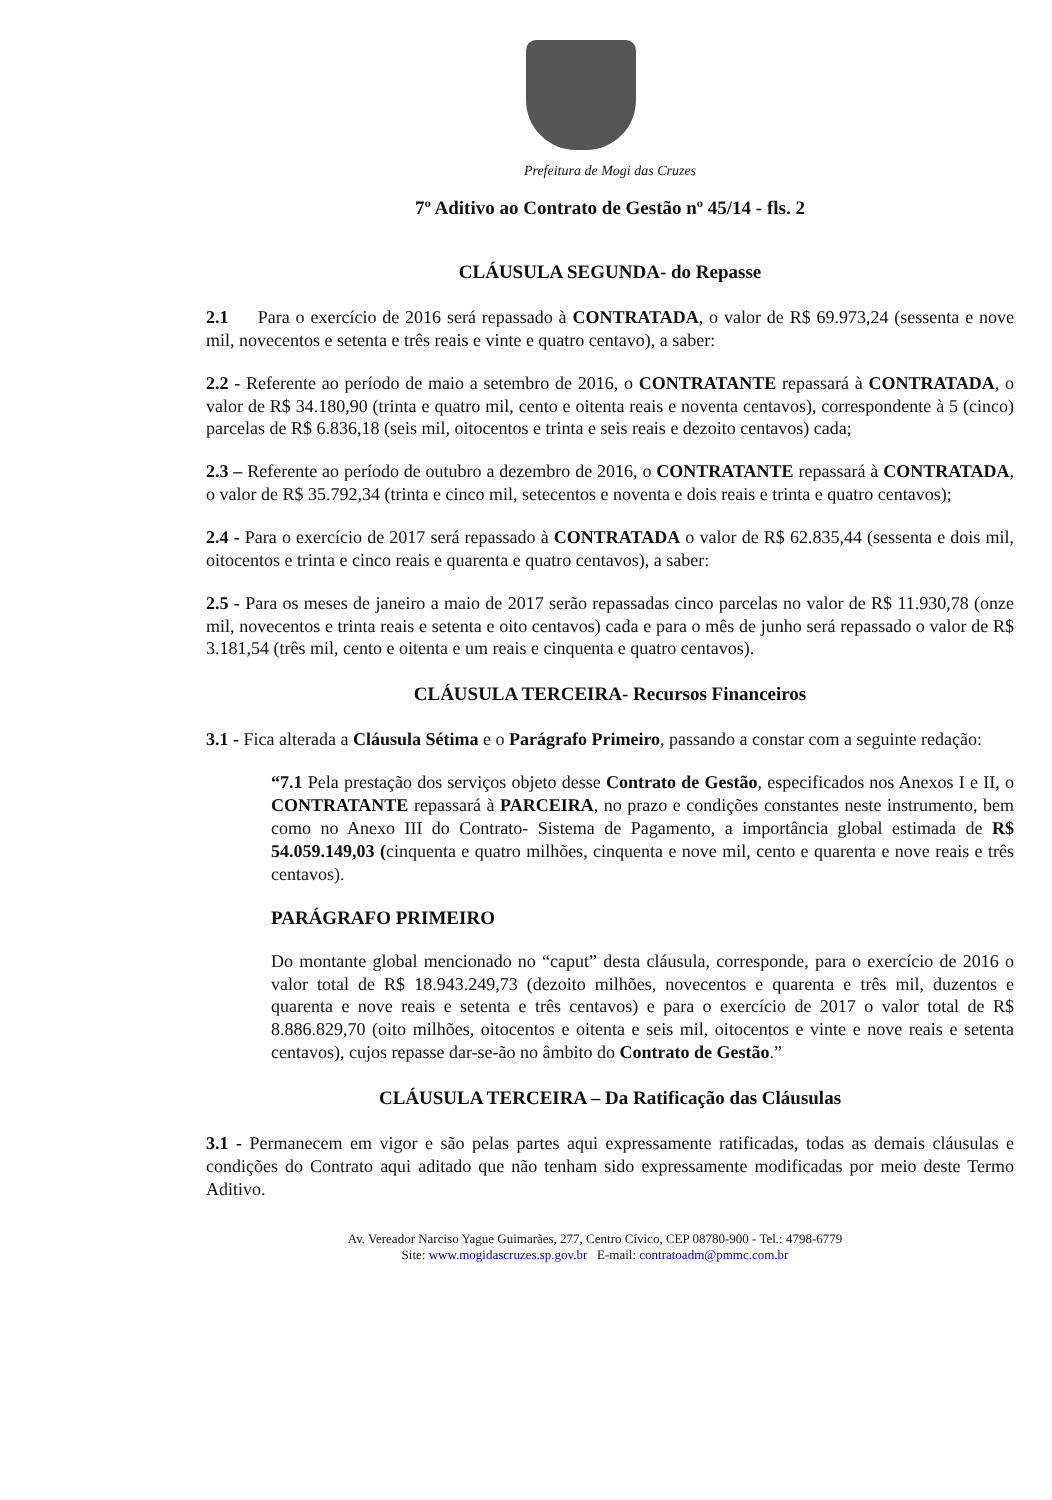Prefeitura de Mogi das Cruzes
7º Aditivo ao Contrato de Gestão nº 45/14 - fls. 2
CLÁUSULA SEGUNDA- do Repasse
2.1 Para o exercício de 2016 será repassado à CONTRATADA, o valor de R$ 69.973,24 (sessenta e nove mil, novecentos e setenta e três reais e vinte e quatro centavo), a saber:
2.2 - Referente ao período de maio a setembro de 2016, o CONTRATANTE repassará à CONTRATADA, o valor de R$ 34.180,90 (trinta e quatro mil, cento e oitenta reais e noventa centavos), correspondente à 5 (cinco) parcelas de R$ 6.836,18 (seis mil, oitocentos e trinta e seis reais e dezoito centavos) cada;
2.3 – Referente ao período de outubro a dezembro de 2016, o CONTRATANTE repassará à CONTRATADA, o valor de R$ 35.792,34 (trinta e cinco mil, setecentos e noventa e dois reais e trinta e quatro centavos);
2.4 - Para o exercício de 2017 será repassado à CONTRATADA o valor de R$ 62.835,44 (sessenta e dois mil, oitocentos e trinta e cinco reais e quarenta e quatro centavos), a saber:
2.5 - Para os meses de janeiro a maio de 2017 serão repassadas cinco parcelas no valor de R$ 11.930,78 (onze mil, novecentos e trinta reais e setenta e oito centavos) cada e para o mês de junho será repassado o valor de R$ 3.181,54 (três mil, cento e oitenta e um reais e cinquenta e quatro centavos).
CLÁUSULA TERCEIRA- Recursos Financeiros
3.1 - Fica alterada a Cláusula Sétima e o Parágrafo Primeiro, passando a constar com a seguinte redação:
“7.1 Pela prestação dos serviços objeto desse Contrato de Gestão, especificados nos Anexos I e II, o CONTRATANTE repassará à PARCEIRA, no prazo e condições constantes neste instrumento, bem como no Anexo III do Contrato- Sistema de Pagamento, a importância global estimada de R$ 54.059.149,03 (cinquenta e quatro milhões, cinquenta e nove mil, cento e quarenta e nove reais e três centavos).
PARÁGRAFO PRIMEIRO
Do montante global mencionado no “caput” desta cláusula, corresponde, para o exercício de 2016 o valor total de R$ 18.943.249,73 (dezoito milhões, novecentos e quarenta e três mil, duzentos e quarenta e nove reais e setenta e três centavos) e para o exercício de 2017 o valor total de R$ 8.886.829,70 (oito milhões, oitocentos e oitenta e seis mil, oitocentos e vinte e nove reais e setenta centavos), cujos repasse dar-se-ão no âmbito do Contrato de Gestão.”
CLÁUSULA TERCEIRA – Da Ratificação das Cláusulas
3.1 - Permanecem em vigor e são pelas partes aqui expressamente ratificadas, todas as demais cláusulas e condições do Contrato aqui aditado que não tenham sido expressamente modificadas por meio deste Termo Aditivo.
Av. Vereador Narciso Yague Guimarães, 277, Centro Cívico, CEP 08780-900 - Tel.: 4798-6779
Site: www.mogidascruzes.sp.gov.br E-mail: contratoadm@pmmc.com.br